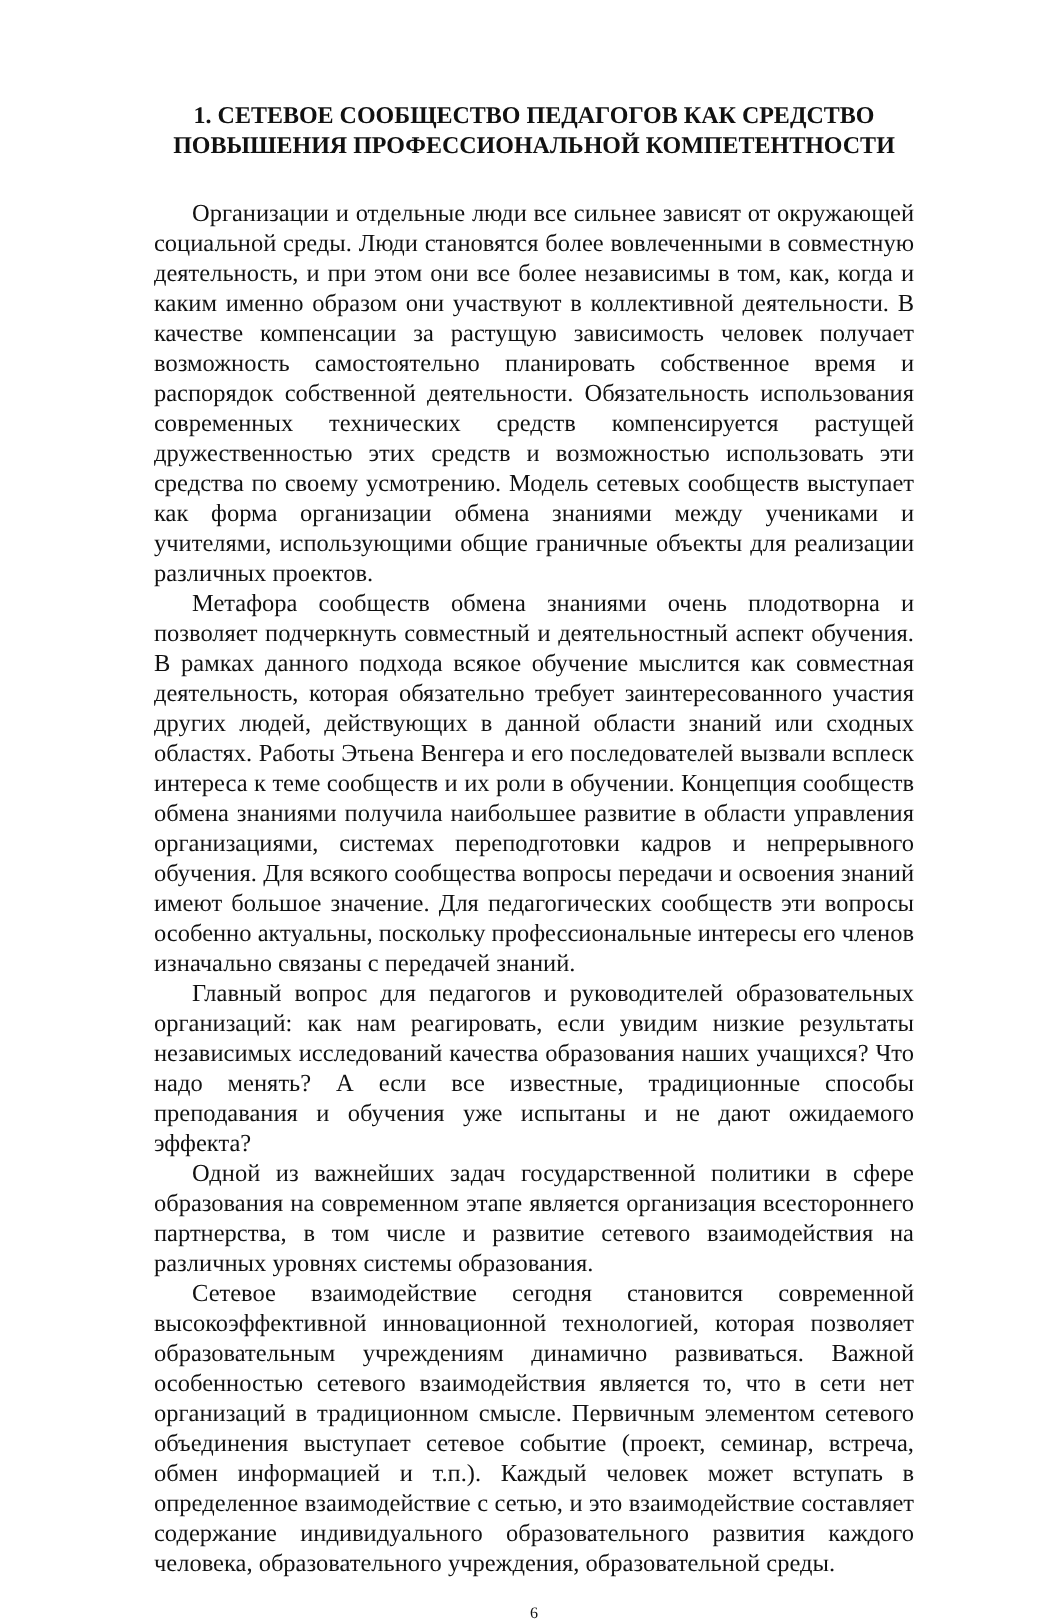1. СЕТЕВОЕ СООБЩЕСТВО ПЕДАГОГОВ КАК СРЕДСТВО
ПОВЫШЕНИЯ ПРОФЕССИОНАЛЬНОЙ КОМПЕТЕНТНОСТИ
Организации и отдельные люди все сильнее зависят от окружающей социальной среды. Люди становятся более вовлеченными в совместную деятельность, и при этом они все более независимы в том, как, когда и каким именно образом они участвуют в коллективной деятельности. В качестве компенсации за растущую зависимость человек получает возможность самостоятельно планировать собственное время и распорядок собственной деятельности. Обязательность использования современных технических средств компенсируется растущей дружественностью этих средств и возможностью использовать эти средства по своему усмотрению. Модель сетевых сообществ выступает как форма организации обмена знаниями между учениками и учителями, использующими общие граничные объекты для реализации различных проектов.
Метафора сообществ обмена знаниями очень плодотворна и позволяет подчеркнуть совместный и деятельностный аспект обучения. В рамках данного подхода всякое обучение мыслится как совместная деятельность, которая обязательно требует заинтересованного участия других людей, действующих в данной области знаний или сходных областях. Работы Этьена Венгера и его последователей вызвали всплеск интереса к теме сообществ и их роли в обучении. Концепция сообществ обмена знаниями получила наибольшее развитие в области управления организациями, системах переподготовки кадров и непрерывного обучения. Для всякого сообщества вопросы передачи и освоения знаний имеют большое значение. Для педагогических сообществ эти вопросы особенно актуальны, поскольку профессиональные интересы его членов изначально связаны с передачей знаний.
Главный вопрос для педагогов и руководителей образовательных организаций: как нам реагировать, если увидим низкие результаты независимых исследований качества образования наших учащихся? Что надо менять? А если все известные, традиционные способы преподавания и обучения уже испытаны и не дают ожидаемого эффекта?
Одной из важнейших задач государственной политики в сфере образования на современном этапе является организация всестороннего партнерства, в том числе и развитие сетевого взаимодействия на различных уровнях системы образования.
Сетевое взаимодействие сегодня становится современной высокоэффективной инновационной технологией, которая позволяет образовательным учреждениям динамично развиваться. Важной особенностью сетевого взаимодействия является то, что в сети нет организаций в традиционном смысле. Первичным элементом сетевого объединения выступает сетевое событие (проект, семинар, встреча, обмен информацией и т.п.). Каждый человек может вступать в определенное взаимодействие с сетью, и это взаимодействие составляет содержание индивидуального образовательного развития каждого человека, образовательного учреждения, образовательной среды.
6